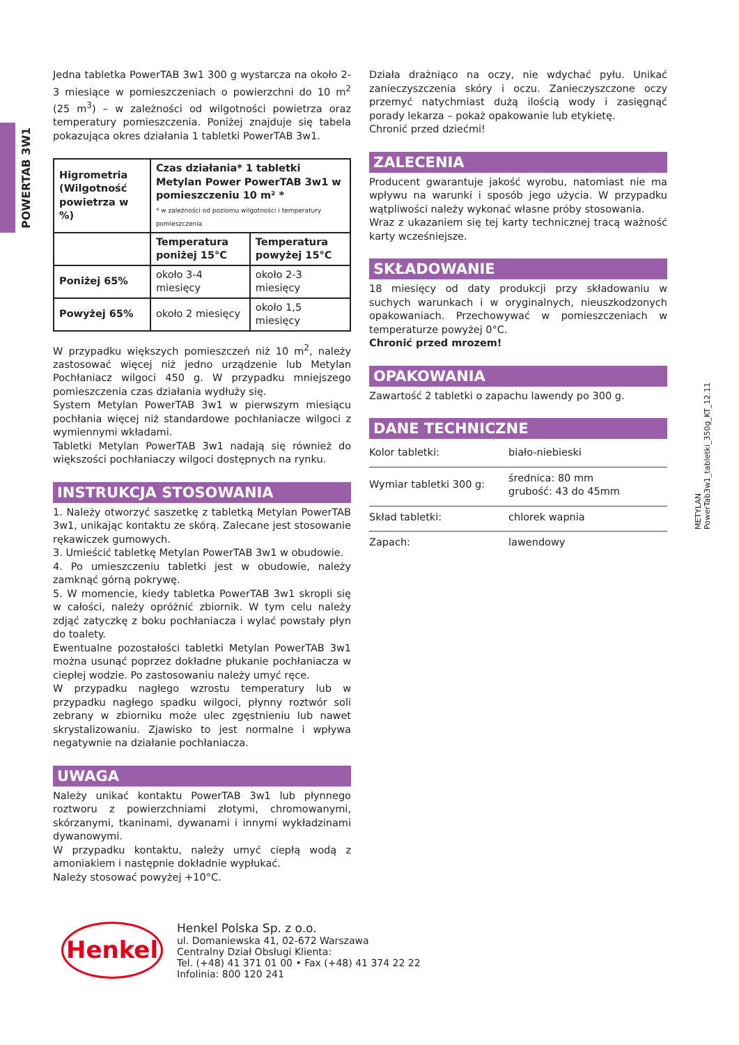POWERTAB 3W1
METYLAN
PowerTab3w1_tabletki_350g_KT_12.11
Jedna tabletka PowerTAB 3w1 300 g wystarcza na około 2-3 miesiące w pomieszczeniach o powierzchni do 10 m<sup>2</sup> (25 m<sup>3</sup>) – w zależności od wilgotności powietrza oraz temperatury pomieszczenia. Poniżej znajduje się tabela pokazująca okres działania 1 tabletki PowerTAB 3w1.
| Higrometria (Wilgotność powietrza w %) | Czas działania* 1 tabletki Metylan Power PowerTAB 3w1 w pomieszczeniu 10 m² * * w zależności od poziomu wilgotności i temperatury pomieszczenia | |
| | Temperatura poniżej 15°C | Temperatura powyżej 15°C |
| Poniżej 65% | około 3-4 miesięcy | około 2-3 miesięcy |
| Powyżej 65% | około 2 miesięcy | około 1,5 miesięcy |
W przypadku większych pomieszczeń niż 10 m<sup>2</sup>, należy zastosować więcej niż jedno urządzenie lub Metylan Pochłaniacz wilgoci 450 g. W przypadku mniejszego pomieszczenia czas działania wydłuży się.
System Metylan PowerTAB 3w1 w pierwszym miesiącu pochłania więcej niż standardowe pochłaniacze wilgoci z wymiennymi wkładami.
Tabletki Metylan PowerTAB 3w1 nadają się również do większości pochłaniaczy wilgoci dostępnych na rynku.
INSTRUKCJA STOSOWANIA
1. Należy otworzyć saszetkę z tabletką Metylan PowerTAB 3w1, unikając kontaktu ze skórą. Zalecane jest stosowanie rękawiczek gumowych.
3. Umieścić tabletkę Metylan PowerTAB 3w1 w obudowie.
4. Po umieszczeniu tabletki jest w obudowie, należy zamknąć górną pokrywę.
5. W momencie, kiedy tabletka PowerTAB 3w1 skropli się w całości, należy opróżnić zbiornik. W tym celu należy zdjąć zatyczkę z boku pochłaniacza i wylać powstały płyn do toalety.
Ewentualne pozostałości tabletki Metylan PowerTAB 3w1 można usunąć poprzez dokładne płukanie pochłaniacza w ciepłej wodzie. Po zastosowaniu należy umyć ręce.
W przypadku nagłego wzrostu temperatury lub w przypadku nagłego spadku wilgoci, płynny roztwór soli zebrany w zbiorniku może ulec zgęstnieniu lub nawet skrystalizowaniu. Zjawisko to jest normalne i wpływa negatywnie na działanie pochłaniacza.
UWAGA
Należy unikać kontaktu PowerTAB 3w1 lub płynnego roztworu z powierzchniami złotymi, chromowanymi, skórzanymi, tkaninami, dywanami i innymi wykładzinami dywanowymi.
W przypadku kontaktu, należy umyć ciepłą wodą z amoniakiem i następnie dokładnie wypłukać.
Należy stosować powyżej +10°C.
Działa drażniąco na oczy, nie wdychać pyłu. Unikać zanieczyszczenia skóry i oczu. Zanieczyszczone oczy przemyć natychmiast dużą ilością wody i zasięgnąć porady lekarza – pokaż opakowanie lub etykietę.
Chronić przed dziećmi!
ZALECENIA
Producent gwarantuje jakość wyrobu, natomiast nie ma wpływu na warunki i sposób jego użycia. W przypadku wątpliwości należy wykonać własne próby stosowania.
Wraz z ukazaniem się tej karty technicznej tracą ważność karty wcześniejsze.
SKŁADOWANIE
18 miesięcy od daty produkcji przy składowaniu w suchych warunkach i w oryginalnych, nieuszkodzonych opakowaniach. Przechowywać w pomieszczeniach w temperaturze powyżej 0°C.
Chronić przed mrozem!
OPAKOWANIA
Zawartość 2 tabletki o zapachu lawendy po 300 g.
DANE TECHNICZNE
| Kolor tabletki: | biało-niebieski |
| Wymiar tabletki 300 g: | średnica: 80 mm grubość: 43 do 45mm |
| Skład tabletki: | chlorek wapnia |
| Zapach: | lawendowy |
Henkel
Henkel Polska Sp. z o.o.
ul. Domaniewska 41, 02-672 Warszawa
Centralny Dział Obsługi Klienta:
Tel. (+48) 41 371 01 00 • Fax (+48) 41 374 22 22
Infolinia: 800 120 241